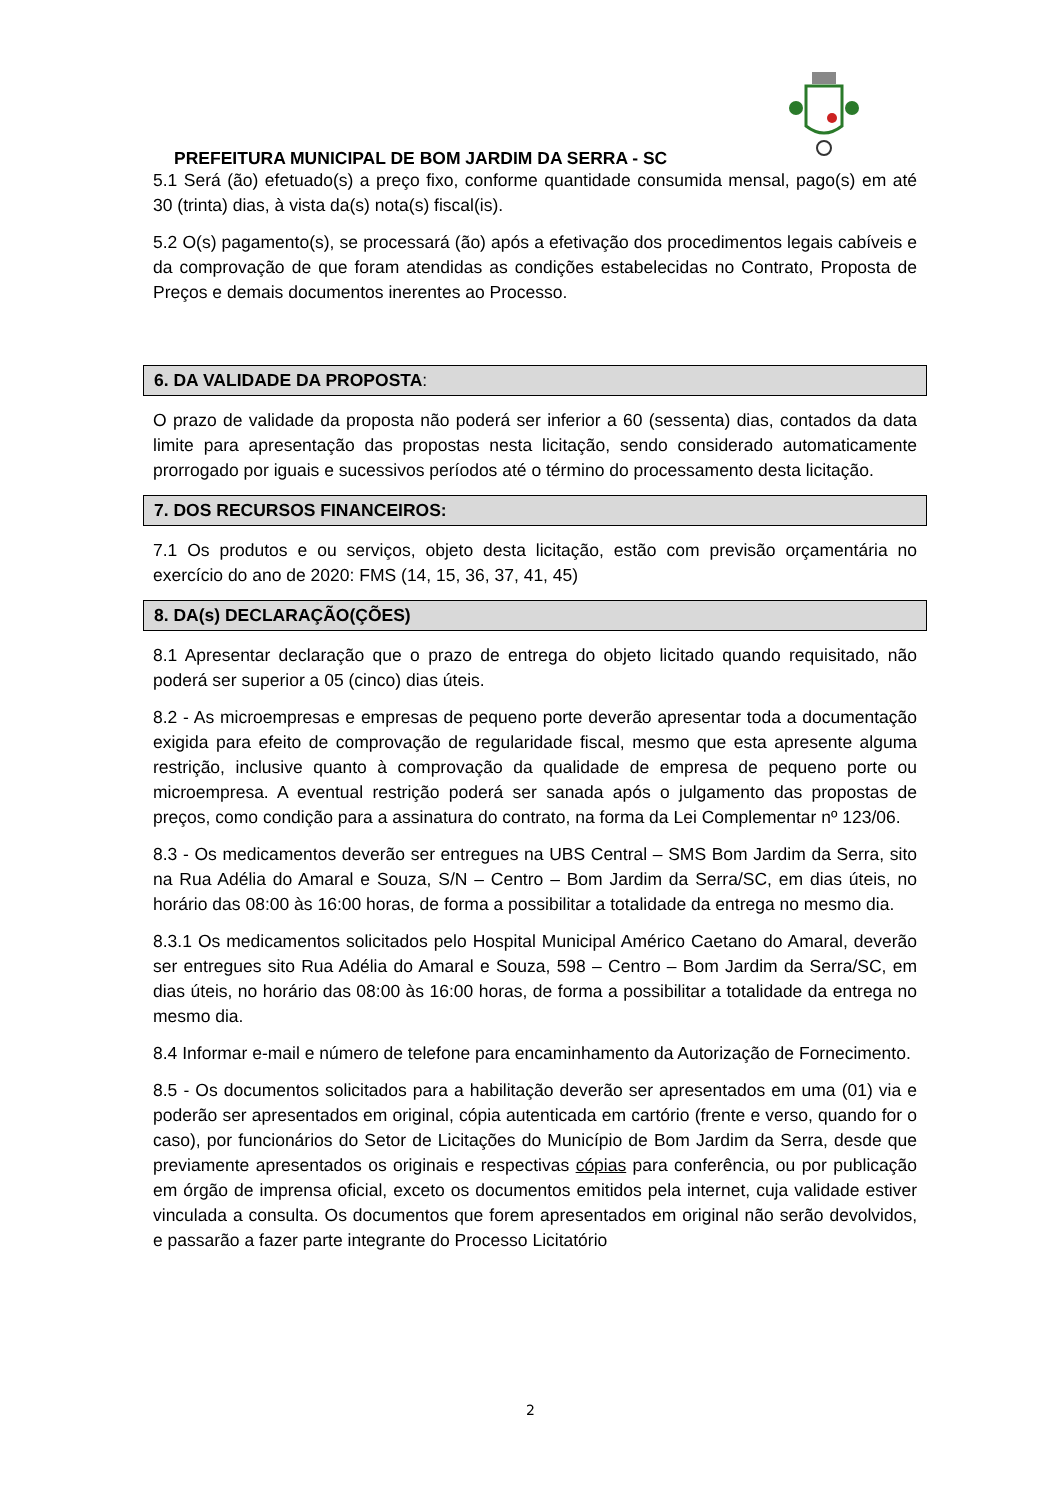PREFEITURA MUNICIPAL DE BOM JARDIM DA SERRA - SC
5.1 Será (ão) efetuado(s) a preço fixo, conforme quantidade consumida mensal, pago(s) em até 30 (trinta) dias, à vista da(s) nota(s) fiscal(is).
5.2 O(s) pagamento(s), se processará (ão) após a efetivação dos procedimentos legais cabíveis e da comprovação de que foram atendidas as condições estabelecidas no Contrato, Proposta de Preços e demais documentos inerentes ao Processo.
6. DA VALIDADE DA PROPOSTA:
O prazo de validade da proposta não poderá ser inferior a 60 (sessenta) dias, contados da data limite para apresentação das propostas nesta licitação, sendo considerado automaticamente prorrogado por iguais e sucessivos períodos até o término do processamento desta licitação.
7. DOS RECURSOS FINANCEIROS:
7.1 Os produtos e ou serviços, objeto desta licitação, estão com previsão orçamentária no exercício do ano de 2020: FMS (14, 15, 36, 37, 41, 45)
8. DA(s) DECLARAÇÃO(ÇÕES)
8.1 Apresentar declaração que o prazo de entrega do objeto licitado quando requisitado, não poderá ser superior a 05 (cinco) dias úteis.
8.2 - As microempresas e empresas de pequeno porte deverão apresentar toda a documentação exigida para efeito de comprovação de regularidade fiscal, mesmo que esta apresente alguma restrição, inclusive quanto à comprovação da qualidade de empresa de pequeno porte ou microempresa. A eventual restrição poderá ser sanada após o julgamento das propostas de preços, como condição para a assinatura do contrato, na forma da Lei Complementar nº 123/06.
8.3 - Os medicamentos deverão ser entregues na UBS Central – SMS Bom Jardim da Serra, sito na Rua Adélia do Amaral e Souza, S/N – Centro – Bom Jardim da Serra/SC, em dias úteis, no horário das 08:00 às 16:00 horas, de forma a possibilitar a totalidade da entrega no mesmo dia.
8.3.1 Os medicamentos solicitados pelo Hospital Municipal Américo Caetano do Amaral, deverão ser entregues sito Rua Adélia do Amaral e Souza, 598 – Centro – Bom Jardim da Serra/SC, em dias úteis, no horário das 08:00 às 16:00 horas, de forma a possibilitar a totalidade da entrega no mesmo dia.
8.4 Informar e-mail e número de telefone para encaminhamento da Autorização de Fornecimento.
8.5 - Os documentos solicitados para a habilitação deverão ser apresentados em uma (01) via e poderão ser apresentados em original, cópia autenticada em cartório (frente e verso, quando for o caso), por funcionários do Setor de Licitações do Município de Bom Jardim da Serra, desde que previamente apresentados os originais e respectivas cópias para conferência, ou por publicação em órgão de imprensa oficial, exceto os documentos emitidos pela internet, cuja validade estiver vinculada a consulta. Os documentos que forem apresentados em original não serão devolvidos, e passarão a fazer parte integrante do Processo Licitatório
2